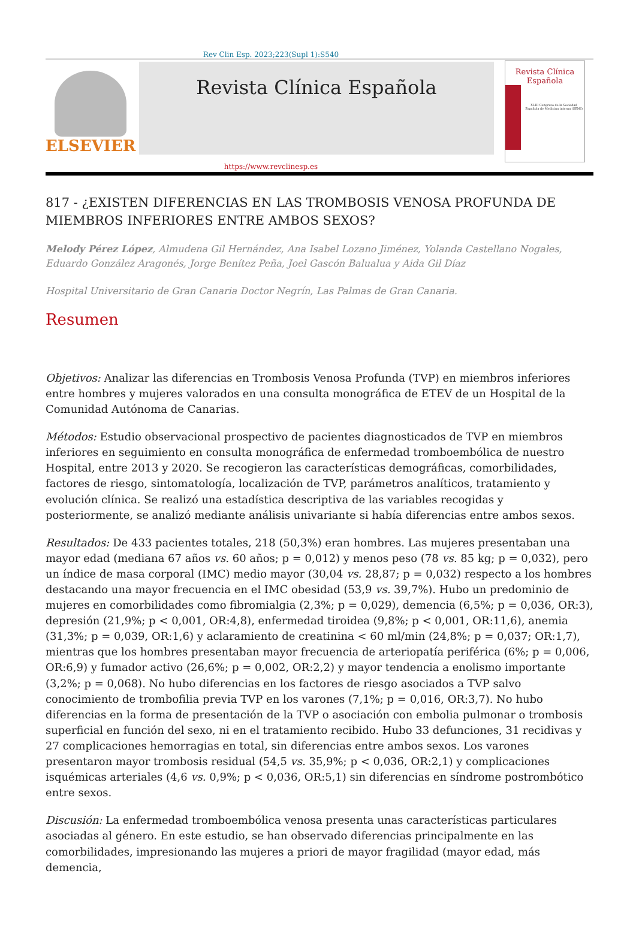Rev Clin Esp. 2023;223(Supl 1):S540
ELSEVIER
Revista Clínica Española
Revista Clínica
Española
XLIII Congreso de la Sociedad Española de Medicina interna (SEMI)
https://www.revclinesp.es
817 - ¿EXISTEN DIFERENCIAS EN LAS TROMBOSIS VENOSA PROFUNDA DE MIEMBROS INFERIORES ENTRE AMBOS SEXOS?
Melody Pérez López, Almudena Gil Hernández, Ana Isabel Lozano Jiménez, Yolanda Castellano Nogales, Eduardo González Aragonés, Jorge Benítez Peña, Joel Gascón Balualua y Aida Gil Díaz
Hospital Universitario de Gran Canaria Doctor Negrín, Las Palmas de Gran Canaria.
Resumen
Objetivos: Analizar las diferencias en Trombosis Venosa Profunda (TVP) en miembros inferiores entre hombres y mujeres valorados en una consulta monográfica de ETEV de un Hospital de la Comunidad Autónoma de Canarias.
Métodos: Estudio observacional prospectivo de pacientes diagnosticados de TVP en miembros inferiores en seguimiento en consulta monográfica de enfermedad tromboembólica de nuestro Hospital, entre 2013 y 2020. Se recogieron las características demográficas, comorbilidades, factores de riesgo, sintomatología, localización de TVP, parámetros analíticos, tratamiento y evolución clínica. Se realizó una estadística descriptiva de las variables recogidas y posteriormente, se analizó mediante análisis univariante si había diferencias entre ambos sexos.
Resultados: De 433 pacientes totales, 218 (50,3%) eran hombres. Las mujeres presentaban una mayor edad (mediana 67 años vs. 60 años; p = 0,012) y menos peso (78 vs. 85 kg; p = 0,032), pero un índice de masa corporal (IMC) medio mayor (30,04 vs. 28,87; p = 0,032) respecto a los hombres destacando una mayor frecuencia en el IMC obesidad (53,9 vs. 39,7%). Hubo un predominio de mujeres en comorbilidades como fibromialgia (2,3%; p = 0,029), demencia (6,5%; p = 0,036, OR:3), depresión (21,9%; p < 0,001, OR:4,8), enfermedad tiroidea (9,8%; p < 0,001, OR:11,6), anemia (31,3%; p = 0,039, OR:1,6) y aclaramiento de creatinina < 60 ml/min (24,8%; p = 0,037; OR:1,7), mientras que los hombres presentaban mayor frecuencia de arteriopatía periférica (6%; p = 0,006, OR:6,9) y fumador activo (26,6%; p = 0,002, OR:2,2) y mayor tendencia a enolismo importante (3,2%; p = 0,068). No hubo diferencias en los factores de riesgo asociados a TVP salvo conocimiento de trombofilia previa TVP en los varones (7,1%; p = 0,016, OR:3,7). No hubo diferencias en la forma de presentación de la TVP o asociación con embolia pulmonar o trombosis superficial en función del sexo, ni en el tratamiento recibido. Hubo 33 defunciones, 31 recidivas y 27 complicaciones hemorragias en total, sin diferencias entre ambos sexos. Los varones presentaron mayor trombosis residual (54,5 vs. 35,9%; p < 0,036, OR:2,1) y complicaciones isquémicas arteriales (4,6 vs. 0,9%; p < 0,036, OR:5,1) sin diferencias en síndrome postrombótico entre sexos.
Discusión: La enfermedad tromboembólica venosa presenta unas características particulares asociadas al género. En este estudio, se han observado diferencias principalmente en las comorbilidades, impresionando las mujeres a priori de mayor fragilidad (mayor edad, más demencia,